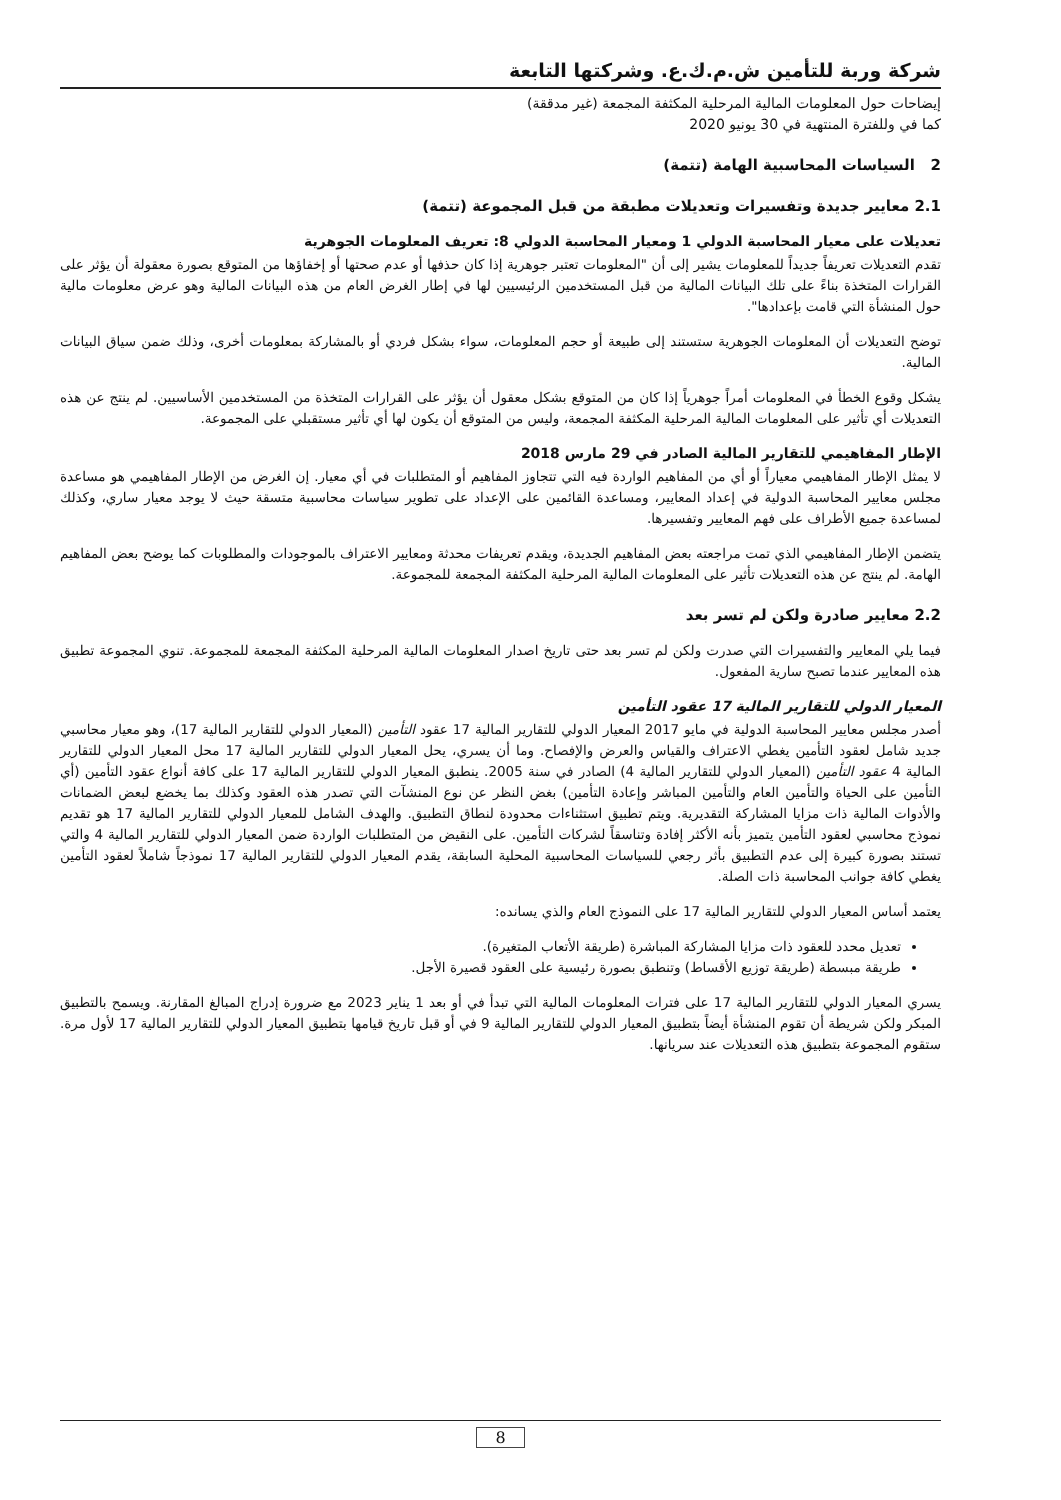شركة وربة للتأمين ش.م.ك.ع. وشركتها التابعة
إيضاحات حول المعلومات المالية المرحلية المكثفة المجمعة (غير مدققة)
كما في وللفترة المنتهية في 30 يونيو 2020
2 السياسات المحاسبية الهامة (تتمة)
2.1 معايير جديدة وتفسيرات وتعديلات مطبقة من قبل المجموعة (تتمة)
تعديلات على معيار المحاسبة الدولي 1 ومعيار المحاسبة الدولي 8: تعريف المعلومات الجوهرية
تقدم التعديلات تعريفاً جديداً للمعلومات يشير إلى أن "المعلومات تعتبر جوهرية إذا كان حذفها أو عدم صحتها أو إخفاؤها من المتوقع بصورة معقولة أن يؤثر على القرارات المتخذة بناءً على تلك البيانات المالية من قبل المستخدمين الرئيسيين لها في إطار الغرض العام من هذه البيانات المالية وهو عرض معلومات مالية حول المنشأة التي قامت بإعدادها".
توضح التعديلات أن المعلومات الجوهرية ستستند إلى طبيعة أو حجم المعلومات، سواء بشكل فردي أو بالمشاركة بمعلومات أخرى، وذلك ضمن سياق البيانات المالية.
يشكل وقوع الخطأ في المعلومات أمراً جوهرياً إذا كان من المتوقع بشكل معقول أن يؤثر على القرارات المتخذة من المستخدمين الأساسيين. لم ينتج عن هذه التعديلات أي تأثير على المعلومات المالية المرحلية المكثفة المجمعة، وليس من المتوقع أن يكون لها أي تأثير مستقبلي على المجموعة.
الإطار المفاهيمي للتقارير المالية الصادر في 29 مارس 2018
لا يمثل الإطار المفاهيمي معياراً أو أي من المفاهيم الواردة فيه التي تتجاوز المفاهيم أو المتطلبات في أي معيار. إن الغرض من الإطار المفاهيمي هو مساعدة مجلس معايير المحاسبة الدولية في إعداد المعايير، ومساعدة القائمين على الإعداد على تطوير سياسات محاسبية متسقة حيث لا يوجد معيار ساري، وكذلك لمساعدة جميع الأطراف على فهم المعايير وتفسيرها.
يتضمن الإطار المفاهيمي الذي تمت مراجعته بعض المفاهيم الجديدة، ويقدم تعريفات محدثة ومعايير الاعتراف بالموجودات والمطلوبات كما يوضح بعض المفاهيم الهامة. لم ينتج عن هذه التعديلات تأثير على المعلومات المالية المرحلية المكثفة المجمعة للمجموعة.
2.2 معايير صادرة ولكن لم تسر بعد
فيما يلي المعايير والتفسيرات التي صدرت ولكن لم تسر بعد حتى تاريخ اصدار المعلومات المالية المرحلية المكثفة المجمعة للمجموعة. تنوي المجموعة تطبيق هذه المعايير عندما تصبح سارية المفعول.
المعيار الدولي للتقارير المالية 17 عقود التأمين
أصدر مجلس معايير المحاسبة الدولية في مايو 2017 المعيار الدولي للتقارير المالية 17 عقود التأمين (المعيار الدولي للتقارير المالية 17)، وهو معيار محاسبي جديد شامل لعقود التأمين يغطي الاعتراف والقياس والعرض والإفصاح. وما أن يسري، يحل المعيار الدولي للتقارير المالية 17 محل المعيار الدولي للتقارير المالية 4 عقود التأمين (المعيار الدولي للتقارير المالية 4) الصادر في سنة 2005. ينطبق المعيار الدولي للتقارير المالية 17 على كافة أنواع عقود التأمين (أي التأمين على الحياة والتأمين العام والتأمين المباشر وإعادة التأمين) بغض النظر عن نوع المنشآت التي تصدر هذه العقود وكذلك بما يخضع لبعض الضمانات والأدوات المالية ذات مزايا المشاركة التقديرية. ويتم تطبيق استثناءات محدودة لنطاق التطبيق. والهدف الشامل للمعيار الدولي للتقارير المالية 17 هو تقديم نموذج محاسبي لعقود التأمين يتميز بأنه الأكثر إفادة وتناسقاً لشركات التأمين. على النقيض من المتطلبات الواردة ضمن المعيار الدولي للتقارير المالية 4 والتي تستند بصورة كبيرة إلى عدم التطبيق بأثر رجعي للسياسات المحاسبية المحلية السابقة، يقدم المعيار الدولي للتقارير المالية 17 نموذجاً شاملاً لعقود التأمين يغطي كافة جوانب المحاسبة ذات الصلة.
يعتمد أساس المعيار الدولي للتقارير المالية 17 على النموذج العام والذي يسانده:
تعديل محدد للعقود ذات مزايا المشاركة المباشرة (طريقة الأتعاب المتغيرة).
طريقة مبسطة (طريقة توزيع الأقساط) وتنطبق بصورة رئيسية على العقود قصيرة الأجل.
يسري المعيار الدولي للتقارير المالية 17 على فترات المعلومات المالية التي تبدأ في أو بعد 1 يناير 2023 مع ضرورة إدراج المبالغ المقارنة. ويسمح بالتطبيق المبكر ولكن شريطة أن تقوم المنشأة أيضاً بتطبيق المعيار الدولي للتقارير المالية 9 في أو قبل تاريخ قيامها بتطبيق المعيار الدولي للتقارير المالية 17 لأول مرة. ستقوم المجموعة بتطبيق هذه التعديلات عند سريانها.
8